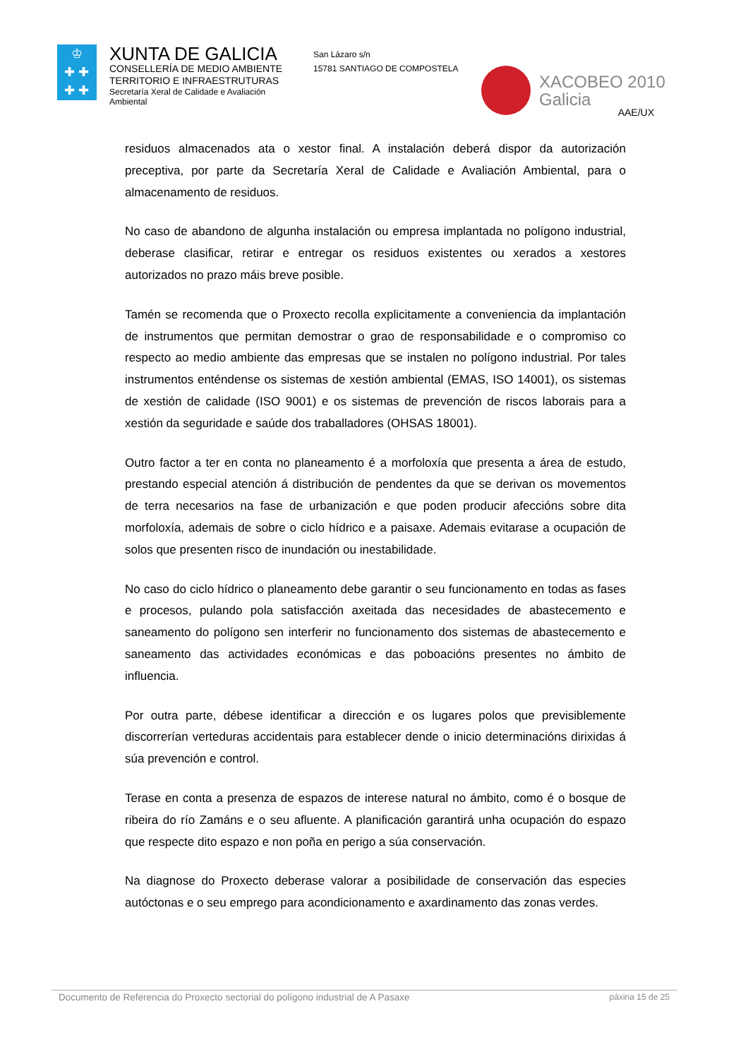♔
✚ ✚
✚ ✚
XUNTA DE GALICIA
CONSELLERÍA DE MEDIO AMBIENTE
TERRITORIO E INFRAESTRUTURAS
Secretaría Xeral de Calidade e Avaliación Ambiental
San Lázaro s/n
15781 SANTIAGO DE COMPOSTELA
XACOBEO 2010
Galicia
AAE/UX
residuos almacenados ata o xestor final. A instalación deberá dispor da autorización preceptiva, por parte da Secretaría Xeral de Calidade e Avaliación Ambiental, para o almacenamento de residuos.
No caso de abandono de algunha instalación ou empresa implantada no polígono industrial, deberase clasificar, retirar e entregar os residuos existentes ou xerados a xestores autorizados no prazo máis breve posible.
Tamén se recomenda que o Proxecto recolla explicitamente a conveniencia da implantación de instrumentos que permitan demostrar o grao de responsabilidade e o compromiso co respecto ao medio ambiente das empresas que se instalen no polígono industrial. Por tales instrumentos enténdense os sistemas de xestión ambiental (EMAS, ISO 14001), os sistemas de xestión de calidade (ISO 9001) e os sistemas de prevención de riscos laborais para a xestión da seguridade e saúde dos traballadores (OHSAS 18001).
Outro factor a ter en conta no planeamento é a morfoloxía que presenta a área de estudo, prestando especial atención á distribución de pendentes da que se derivan os movementos de terra necesarios na fase de urbanización e que poden producir afeccións sobre dita morfoloxía, ademais de sobre o ciclo hídrico e a paisaxe. Ademais evitarase a ocupación de solos que presenten risco de inundación ou inestabilidade.
No caso do ciclo hídrico o planeamento debe garantir o seu funcionamento en todas as fases e procesos, pulando pola satisfacción axeitada das necesidades de abastecemento e saneamento do polígono sen interferir no funcionamento dos sistemas de abastecemento e saneamento das actividades económicas e das poboacións presentes no ámbito de influencia.
Por outra parte, débese identificar a dirección e os lugares polos que previsiblemente discorrerían verteduras accidentais para establecer dende o inicio determinacións dirixidas á súa prevención e control.
Terase en conta a presenza de espazos de interese natural no ámbito, como é o bosque de ribeira do río Zamáns e o seu afluente. A planificación garantirá unha ocupación do espazo que respecte dito espazo e non poña en perigo a súa conservación.
Na diagnose do Proxecto deberase valorar a posibilidade de conservación das especies autóctonas e o seu emprego para acondicionamento e axardinamento das zonas verdes.
Documento de Referencia do Proxecto sectorial do polígono industrial de A Pasaxe páxina 15 de 25